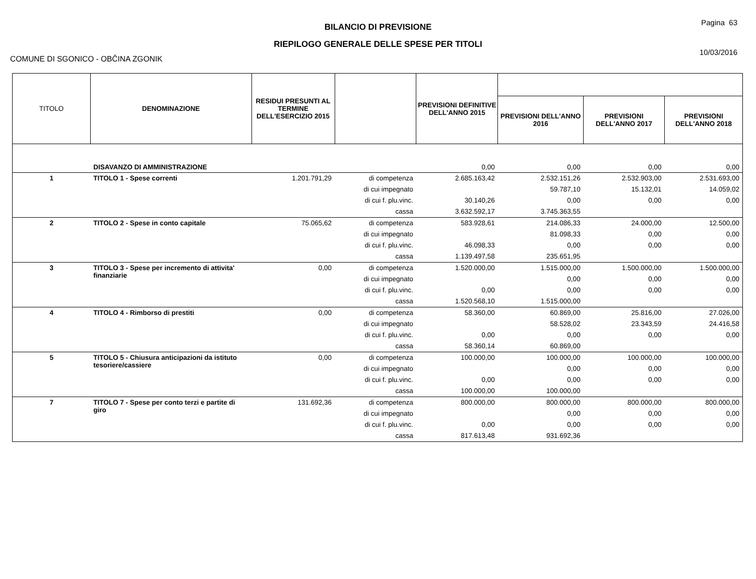BILANCIO DI PREVISIONE
RIEPILOGO GENERALE DELLE SPESE PER TITOLI
Pagina 63
10/03/2016
COMUNE DI SGONICO - OBČINA ZGONIK
| TITOLO | DENOMINAZIONE | RESIDUI PRESUNTI AL TERMINE DELL'ESERCIZIO 2015 | | PREVISIONI DEFINITIVE DELL'ANNO 2015 | | | |
| --- | --- | --- | --- | --- | --- | --- | --- |
| | | | | | PREVISIONI DELL'ANNO 2016 | PREVISIONI DELL'ANNO 2017 | PREVISIONI DELL'ANNO 2018 |
| | DISAVANZO DI AMMINISTRAZIONE | | | 0,00 | 0,00 | 0,00 | 0,00 |
| 1 | TITOLO 1 - Spese correnti | 1.201.791,29 | di competenza | 2.685.163,42 | 2.532.151,26 | 2.532.903,00 | 2.531.693,00 |
| | | | di cui impegnato | | 59.787,10 | 15.132,01 | 14.059,02 |
| | | | di cui f. plu.vinc. | 30.140,26 | 0,00 | 0,00 | 0,00 |
| | | | cassa | 3.632.592,17 | 3.745.363,55 | | |
| 2 | TITOLO 2 - Spese in conto capitale | 75.065,62 | di competenza | 583.928,61 | 214.086,33 | 24.000,00 | 12.500,00 |
| | | | di cui impegnato | | 81.098,33 | 0,00 | 0,00 |
| | | | di cui f. plu.vinc. | 46.098,33 | 0,00 | 0,00 | 0,00 |
| | | | cassa | 1.139.497,58 | 235.651,95 | | |
| 3 | TITOLO 3 - Spese per incremento di attivita' finanziarie | 0,00 | di competenza | 1.520.000,00 | 1.515.000,00 | 1.500.000,00 | 1.500.000,00 |
| | | | di cui impegnato | | 0,00 | 0,00 | 0,00 |
| | | | di cui f. plu.vinc. | 0,00 | 0,00 | 0,00 | 0,00 |
| | | | cassa | 1.520.568,10 | 1.515.000,00 | | |
| 4 | TITOLO 4 - Rimborso di prestiti | 0,00 | di competenza | 58.360,00 | 60.869,00 | 25.816,00 | 27.026,00 |
| | | | di cui impegnato | | 58.528,02 | 23.343,59 | 24.416,58 |
| | | | di cui f. plu.vinc. | 0,00 | 0,00 | 0,00 | 0,00 |
| | | | cassa | 58.360,14 | 60.869,00 | | |
| 5 | TITOLO 5 - Chiusura anticipazioni da istituto tesoriere/cassiere | 0,00 | di competenza | 100.000,00 | 100.000,00 | 100.000,00 | 100.000,00 |
| | | | di cui impegnato | | 0,00 | 0,00 | 0,00 |
| | | | di cui f. plu.vinc. | 0,00 | 0,00 | 0,00 | 0,00 |
| | | | cassa | 100.000,00 | 100.000,00 | | |
| 7 | TITOLO 7 - Spese per conto terzi e partite di giro | 131.692,36 | di competenza | 800.000,00 | 800.000,00 | 800.000,00 | 800.000,00 |
| | | | di cui impegnato | | 0,00 | 0,00 | 0,00 |
| | | | di cui f. plu.vinc. | 0,00 | 0,00 | 0,00 | 0,00 |
| | | | cassa | 817.613,48 | 931.692,36 | | |